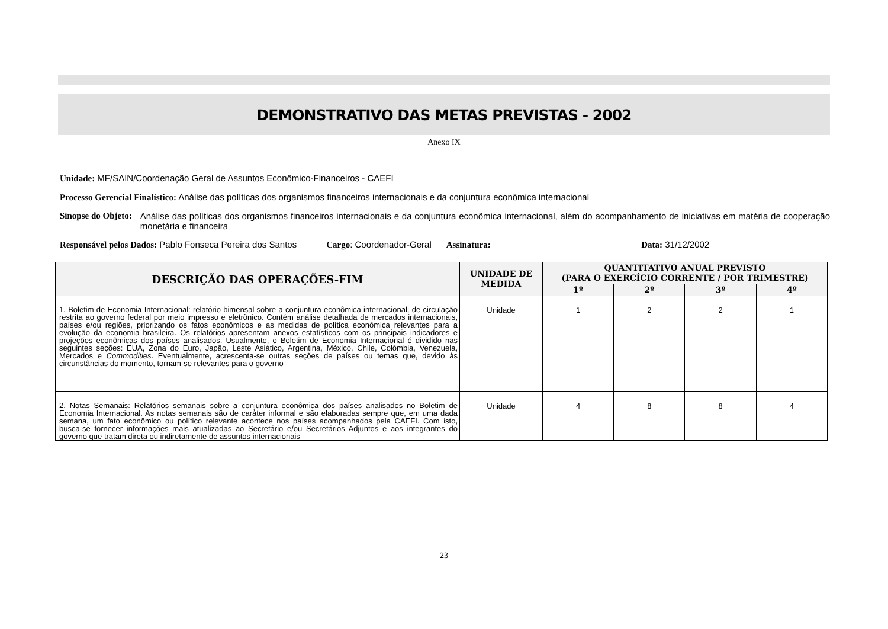DEMONSTRATIVO DAS METAS PREVISTAS - 2002
Anexo IX
Unidade: MF/SAIN/Coordenação Geral de Assuntos Econômico-Financeiros - CAEFI
Processo Gerencial Finalístico: Análise das políticas dos organismos financeiros internacionais e da conjuntura econômica internacional
Sinopse do Objeto: Análise das políticas dos organismos financeiros internacionais e da conjuntura econômica internacional, além do acompanhamento de iniciativas em matéria de cooperação monetária e financeira
Responsável pelos Dados: Pablo Fonseca Pereira dos Santos Cargo: Coordenador-Geral Assinatura: ______________________________Data: 31/12/2002
| DESCRIÇÃO DAS OPERAÇÕES-FIM | UNIDADE DE MEDIDA | QUANTITATIVO ANUAL PREVISTO (PARA O EXERCÍCIO CORRENTE / POR TRIMESTRE) | | | |
| --- | --- | --- | --- | --- | --- |
| | | 1º | 2º | 3º | 4º |
| 1. Boletim de Economia Internacional: relatório bimensal sobre a conjuntura econômica internacional, de circulação restrita ao governo federal por meio impresso e eletrônico. Contém análise detalhada de mercados internacionais, países e/ou regiões, priorizando os fatos econômicos e as medidas de política econômica relevantes para a evolução da economia brasileira. Os relatórios apresentam anexos estatísticos com os principais indicadores e projeções econômicas dos países analisados. Usualmente, o Boletim de Economia Internacional é dividido nas seguintes seções: EUA, Zona do Euro, Japão, Leste Asiático, Argentina, México, Chile, Colômbia, Venezuela, Mercados e Commodities . Eventualmente, acrescenta-se outras seções de países ou temas que, devido às circunstâncias do momento, tornam-se relevantes para o governo | Unidade | 1 | 2 | 2 | 1 |
| 2. Notas Semanais: Relatórios semanais sobre a conjuntura econômica dos países analisados no Boletim de Economia Internacional. As notas semanais são de caráter informal e são elaboradas sempre que, em uma dada semana, um fato econômico ou político relevante acontece nos países acompanhados pela CAEFI. Com isto, busca-se fornecer informações mais atualizadas ao Secretário e/ou Secretários Adjuntos e aos integrantes do governo que tratam direta ou indiretamente de assuntos internacionais | Unidade | 4 | 8 | 8 | 4 |
23